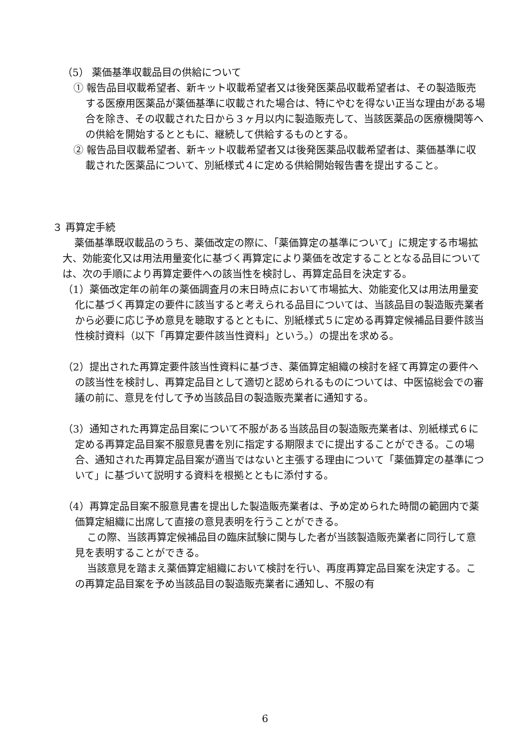（5） 薬価基準収載品目の供給について
① 報告品目収載希望者、新キット収載希望者又は後発医薬品収載希望者は、その製造販売する医療用医薬品が薬価基準に収載された場合は、特にやむを得ない正当な理由がある場合を除き、その収載された日から３ヶ月以内に製造販売して、当該医薬品の医療機関等への供給を開始するとともに、継続して供給するものとする。
② 報告品目収載希望者、新キット収載希望者又は後発医薬品収載希望者は、薬価基準に収載された医薬品について、別紙様式４に定める供給開始報告書を提出すること。
３ 再算定手続
薬価基準既収載品のうち、薬価改定の際に、「薬価算定の基準について」に規定する市場拡大、効能変化又は用法用量変化に基づく再算定により薬価を改定することとなる品目については、次の手順により再算定要件への該当性を検討し、再算定品目を決定する。
（1）薬価改定年の前年の薬価調査月の末日時点において市場拡大、効能変化又は用法用量変化に基づく再算定の要件に該当すると考えられる品目については、当該品目の製造販売業者から必要に応じ予め意見を聴取するとともに、別紙様式５に定める再算定候補品目要件該当性検討資料（以下「再算定要件該当性資料」という。）の提出を求める。
（2）提出された再算定要件該当性資料に基づき、薬価算定組織の検討を経て再算定の要件への該当性を検討し、再算定品目として適切と認められるものについては、中医協総会での審議の前に、意見を付して予め当該品目の製造販売業者に通知する。
（3）通知された再算定品目案について不服がある当該品目の製造販売業者は、別紙様式６に定める再算定品目案不服意見書を別に指定する期限までに提出することができる。この場合、通知された再算定品目案が適当ではないと主張する理由について「薬価算定の基準について」に基づいて説明する資料を根拠とともに添付する。
（4）再算定品目案不服意見書を提出した製造販売業者は、予め定められた時間の範囲内で薬価算定組織に出席して直接の意見表明を行うことができる。
この際、当該再算定候補品目の臨床試験に関与した者が当該製造販売業者に同行して意見を表明することができる。
当該意見を踏まえ薬価算定組織において検討を行い、再度再算定品目案を決定する。この再算定品目案を予め当該品目の製造販売業者に通知し、不服の有
6